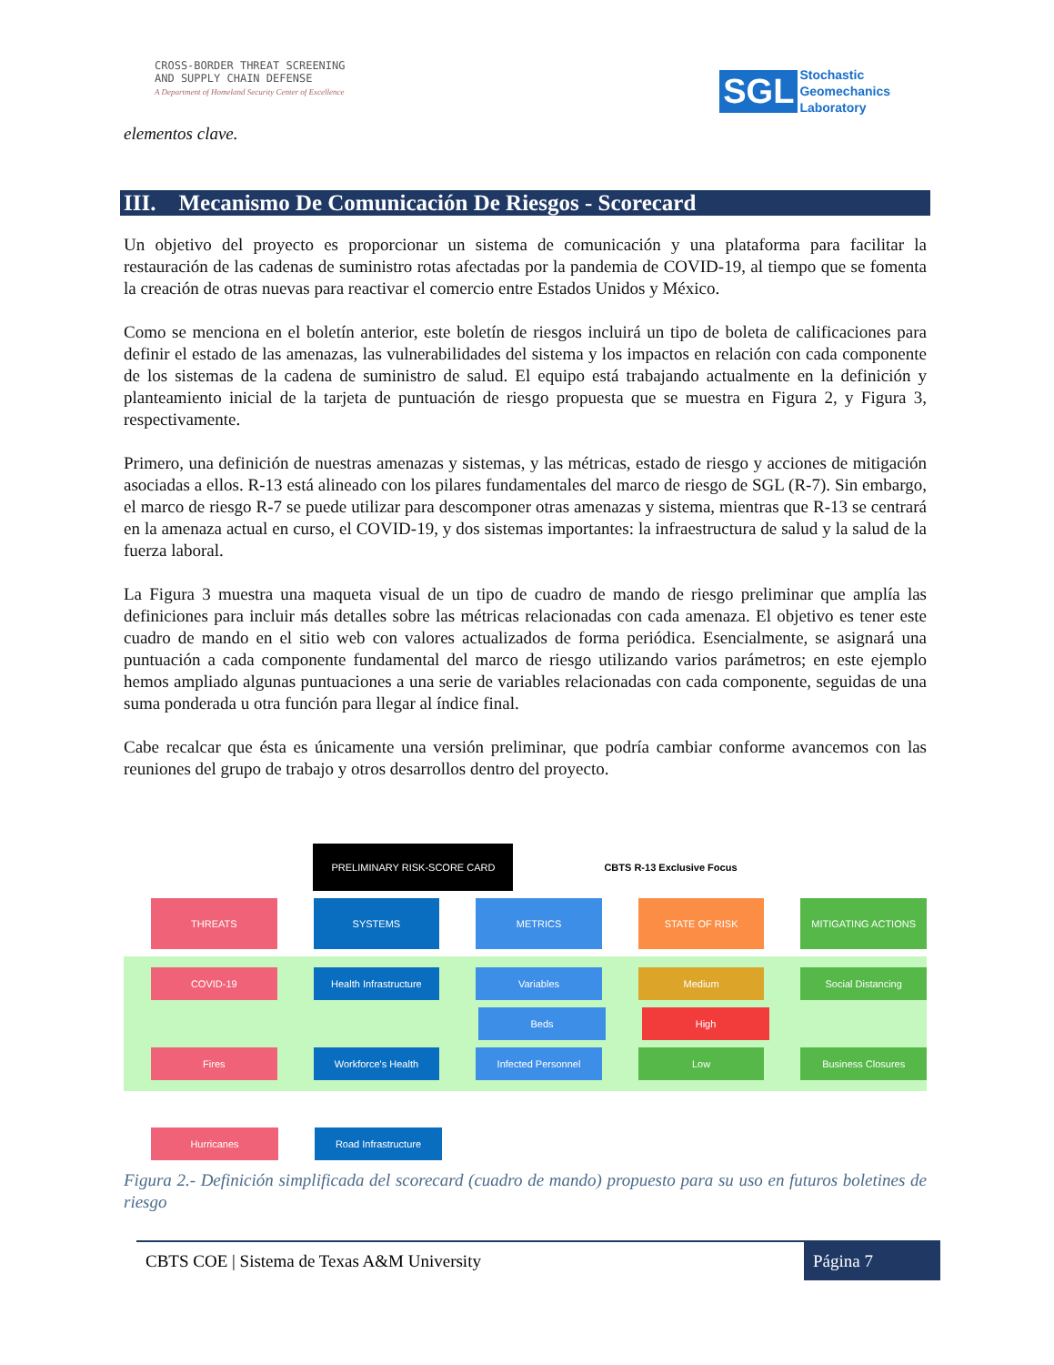CROSS-BORDER THREAT SCREENING
AND SUPPLY CHAIN DEFENSE
A Department of Homeland Security Center of Excellence
SGL Stochastic
Geomechanics
Laboratory
elementos clave.
III. Mecanismo De Comunicación De Riesgos - Scorecard
Un objetivo del proyecto es proporcionar un sistema de comunicación y una plataforma para facilitar la restauración de las cadenas de suministro rotas afectadas por la pandemia de COVID-19, al tiempo que se fomenta la creación de otras nuevas para reactivar el comercio entre Estados Unidos y México.
Como se menciona en el boletín anterior, este boletín de riesgos incluirá un tipo de boleta de calificaciones para definir el estado de las amenazas, las vulnerabilidades del sistema y los impactos en relación con cada componente de los sistemas de la cadena de suministro de salud. El equipo está trabajando actualmente en la definición y planteamiento inicial de la tarjeta de puntuación de riesgo propuesta que se muestra en Figura 2, y Figura 3, respectivamente.
Primero, una definición de nuestras amenazas y sistemas, y las métricas, estado de riesgo y acciones de mitigación asociadas a ellos. R-13 está alineado con los pilares fundamentales del marco de riesgo de SGL (R-7). Sin embargo, el marco de riesgo R-7 se puede utilizar para descomponer otras amenazas y sistema, mientras que R-13 se centrará en la amenaza actual en curso, el COVID-19, y dos sistemas importantes: la infraestructura de salud y la salud de la fuerza laboral.
La Figura 3 muestra una maqueta visual de un tipo de cuadro de mando de riesgo preliminar que amplía las definiciones para incluir más detalles sobre las métricas relacionadas con cada amenaza. El objetivo es tener este cuadro de mando en el sitio web con valores actualizados de forma periódica. Esencialmente, se asignará una puntuación a cada componente fundamental del marco de riesgo utilizando varios parámetros; en este ejemplo hemos ampliado algunas puntuaciones a una serie de variables relacionadas con cada componente, seguidas de una suma ponderada u otra función para llegar al índice final.
Cabe recalcar que ésta es únicamente una versión preliminar, que podría cambiar conforme avancemos con las reuniones del grupo de trabajo y otros desarrollos dentro del proyecto.
PRELIMINARY RISK-SCORE CARD CBTS R-13 Exclusive Focus
THREATS SYSTEMS METRICS STATE OF RISK MITIGATING ACTIONS
COVID-19 Health Infrastructure Variables Medium Social Distancing
Beds High
Fires Workforce's Health Infected Personnel Low Business Closures
Hurricanes Road Infrastructure
Figura 2.- Definición simplificada del scorecard (cuadro de mando) propuesto para su uso en futuros boletines de riesgo
CBTS COE | Sistema de Texas A&M University Página 7